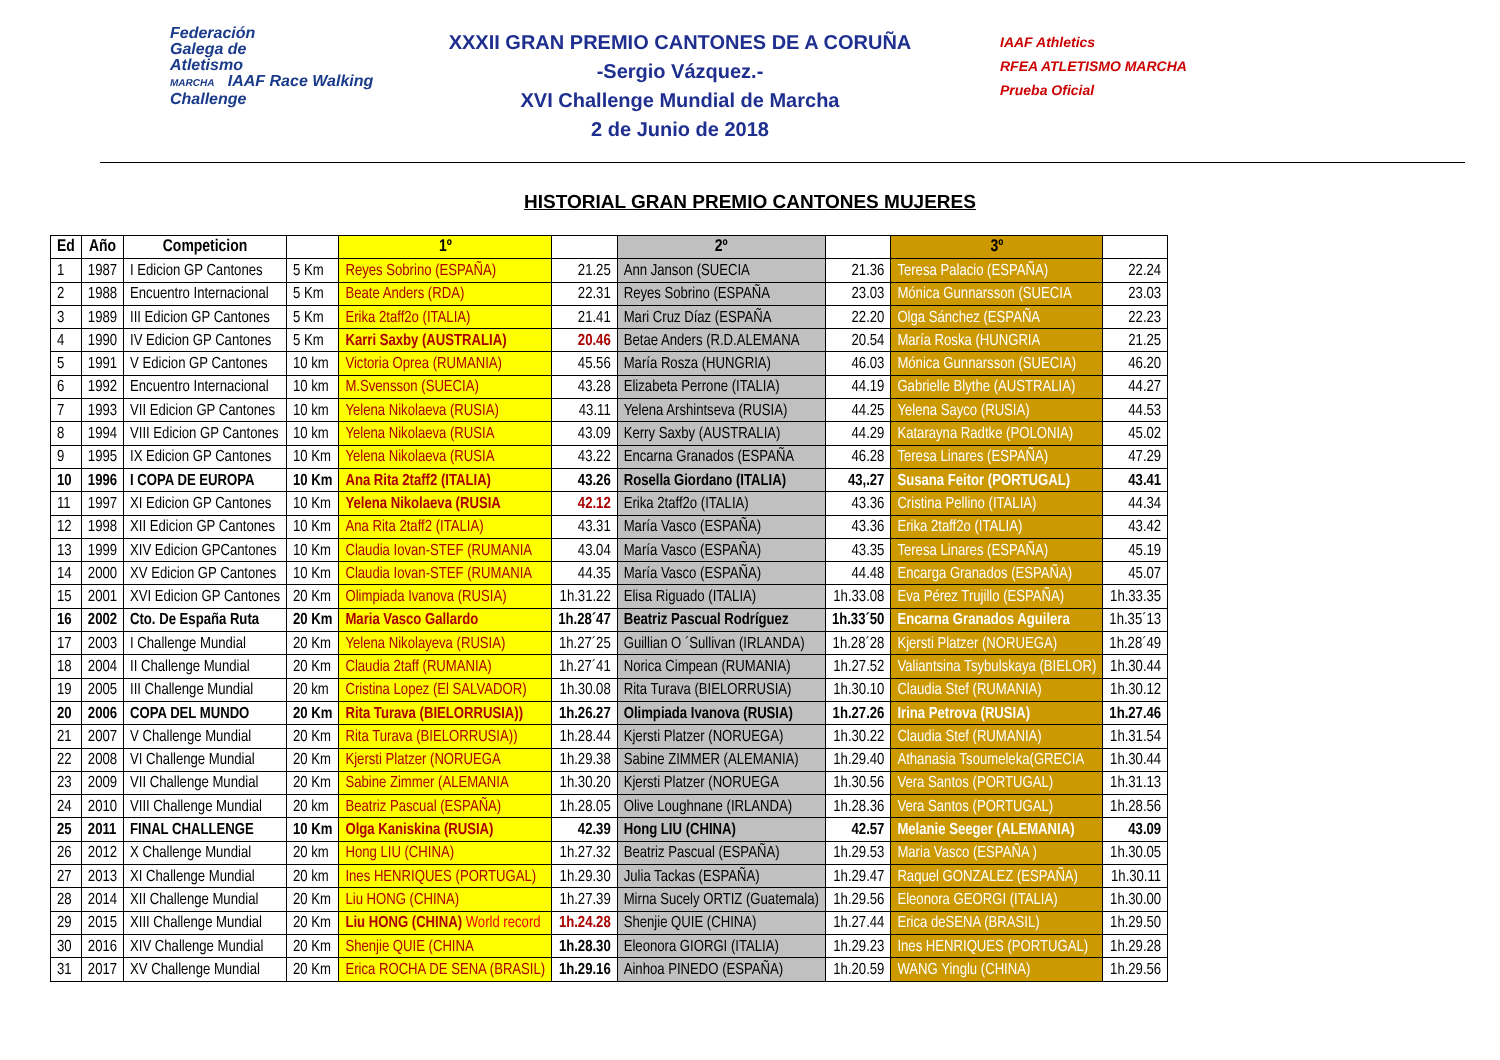Federación
Galega de
Atletismo
MARCHA IAAF Race Walking Challenge
XXXII GRAN PREMIO CANTONES DE A CORUÑA
-Sergio Vázquez.-
XVI Challenge Mundial de Marcha
2 de Junio de 2018
IAAF Athletics
RFEA ATLETISMO MARCHA
Prueba Oficial
HISTORIAL GRAN PREMIO CANTONES MUJERES
| Ed | Año | Competicion | | 1º | | 2º | | 3º | |
| --- | --- | --- | --- | --- | --- | --- | --- | --- | --- |
| 1 | 1987 | I Edicion GP Cantones | 5 Km | Reyes Sobrino (ESPAÑA) | 21.25 | Ann Janson (SUECIA | 21.36 | Teresa Palacio (ESPAÑA) | 22.24 |
| 2 | 1988 | Encuentro Internacional | 5 Km | Beate Anders (RDA) | 22.31 | Reyes Sobrino (ESPAÑA | 23.03 | Mónica Gunnarsson (SUECIA | 23.03 |
| 3 | 1989 | III Edicion GP Cantones | 5 Km | Erika 2taff2o (ITALIA) | 21.41 | Mari Cruz Díaz (ESPAÑA | 22.20 | Olga Sánchez (ESPAÑA | 22.23 |
| 4 | 1990 | IV Edicion GP Cantones | 5 Km | Karri Saxby (AUSTRALIA) | 20.46 | Betae Anders (R.D.ALEMANA | 20.54 | María Roska (HUNGRIA | 21.25 |
| 5 | 1991 | V Edicion GP Cantones | 10 km | Victoria Oprea (RUMANIA) | 45.56 | María Rosza (HUNGRIA) | 46.03 | Mónica Gunnarsson (SUECIA) | 46.20 |
| 6 | 1992 | Encuentro Internacional | 10 km | M.Svensson (SUECIA) | 43.28 | Elizabeta Perrone (ITALIA) | 44.19 | Gabrielle Blythe (AUSTRALIA) | 44.27 |
| 7 | 1993 | VII Edicion GP Cantones | 10 km | Yelena Nikolaeva (RUSIA) | 43.11 | Yelena Arshintseva (RUSIA) | 44.25 | Yelena Sayco (RUSIA) | 44.53 |
| 8 | 1994 | VIII Edicion GP Cantones | 10 km | Yelena Nikolaeva (RUSIA | 43.09 | Kerry Saxby (AUSTRALIA) | 44.29 | Katarayna Radtke (POLONIA) | 45.02 |
| 9 | 1995 | IX Edicion GP Cantones | 10 Km | Yelena Nikolaeva (RUSIA | 43.22 | Encarna Granados (ESPAÑA | 46.28 | Teresa Linares (ESPAÑA) | 47.29 |
| 10 | 1996 | I COPA DE EUROPA | 10 Km | Ana Rita 2taff2 (ITALIA) | 43.26 | Rosella Giordano (ITALIA) | 43,.27 | Susana Feitor (PORTUGAL) | 43.41 |
| 11 | 1997 | XI Edicion GP Cantones | 10 Km | Yelena Nikolaeva (RUSIA | 42.12 | Erika 2taff2o (ITALIA) | 43.36 | Cristina Pellino (ITALIA) | 44.34 |
| 12 | 1998 | XII Edicion GP Cantones | 10 Km | Ana Rita 2taff2 (ITALIA) | 43.31 | María Vasco (ESPAÑA) | 43.36 | Erika 2taff2o (ITALIA) | 43.42 |
| 13 | 1999 | XIV Edicion GPCantones | 10 Km | Claudia Iovan-STEF (RUMANIA | 43.04 | María Vasco (ESPAÑA) | 43.35 | Teresa Linares (ESPAÑA) | 45.19 |
| 14 | 2000 | XV Edicion GP Cantones | 10 Km | Claudia Iovan-STEF (RUMANIA | 44.35 | María Vasco (ESPAÑA) | 44.48 | Encarga Granados (ESPAÑA) | 45.07 |
| 15 | 2001 | XVI Edicion GP Cantones | 20 Km | Olimpiada Ivanova (RUSIA) | 1h.31.22 | Elisa Riguado (ITALIA) | 1h.33.08 | Eva Pérez Trujillo (ESPAÑA) | 1h.33.35 |
| 16 | 2002 | Cto. De España Ruta | 20 Km | Maria Vasco Gallardo | 1h.28´47 | Beatriz Pascual Rodríguez | 1h.33´50 | Encarna Granados Aguilera | 1h.35´13 |
| 17 | 2003 | I Challenge Mundial | 20 Km | Yelena Nikolayeva (RUSIA) | 1h.27´25 | Guillian O ´Sullivan (IRLANDA) | 1h.28´28 | Kjersti Platzer (NORUEGA) | 1h.28´49 |
| 18 | 2004 | II Challenge Mundial | 20 Km | Claudia 2taff (RUMANIA) | 1h.27´41 | Norica Cimpean (RUMANIA) | 1h.27.52 | Valiantsina Tsybulskaya (BIELOR) | 1h.30.44 |
| 19 | 2005 | III Challenge Mundial | 20 km | Cristina Lopez (El SALVADOR) | 1h.30.08 | Rita Turava (BIELORRUSIA) | 1h.30.10 | Claudia Stef (RUMANIA) | 1h.30.12 |
| 20 | 2006 | COPA DEL MUNDO | 20 Km | Rita Turava (BIELORRUSIA)) | 1h.26.27 | Olimpiada Ivanova (RUSIA) | 1h.27.26 | Irina Petrova (RUSIA) | 1h.27.46 |
| 21 | 2007 | V Challenge Mundial | 20 Km | Rita Turava (BIELORRUSIA)) | 1h.28.44 | Kjersti Platzer (NORUEGA) | 1h.30.22 | Claudia Stef (RUMANIA) | 1h.31.54 |
| 22 | 2008 | VI Challenge Mundial | 20 Km | Kjersti Platzer (NORUEGA | 1h.29.38 | Sabine ZIMMER (ALEMANIA) | 1h.29.40 | Athanasia Tsoumeleka(GRECIA | 1h.30.44 |
| 23 | 2009 | VII Challenge Mundial | 20 Km | Sabine Zimmer (ALEMANIA | 1h.30.20 | Kjersti Platzer (NORUEGA | 1h.30.56 | Vera Santos (PORTUGAL) | 1h.31.13 |
| 24 | 2010 | VIII Challenge Mundial | 20 km | Beatriz Pascual (ESPAÑA) | 1h.28.05 | Olive Loughnane (IRLANDA) | 1h.28.36 | Vera Santos (PORTUGAL) | 1h.28.56 |
| 25 | 2011 | FINAL CHALLENGE | 10 Km | Olga Kaniskina (RUSIA) | 42.39 | Hong LIU (CHINA) | 42.57 | Melanie Seeger (ALEMANIA) | 43.09 |
| 26 | 2012 | X Challenge Mundial | 20 km | Hong LIU (CHINA) | 1h.27.32 | Beatriz Pascual (ESPAÑA) | 1h.29.53 | Maria Vasco (ESPAÑA ) | 1h.30.05 |
| 27 | 2013 | XI Challenge Mundial | 20 km | Ines HENRIQUES (PORTUGAL) | 1h.29.30 | Julia Tackas (ESPAÑA) | 1h.29.47 | Raquel GONZALEZ (ESPAÑA) | 1h.30.11 |
| 28 | 2014 | XII Challenge Mundial | 20 Km | Liu HONG (CHINA) | 1h.27.39 | Mirna Sucely ORTIZ (Guatemala) | 1h.29.56 | Eleonora GEORGI (ITALIA) | 1h.30.00 |
| 29 | 2015 | XIII Challenge Mundial | 20 Km | Liu HONG (CHINA) World record | 1h.24.28 | Shenjie QUIE (CHINA) | 1h.27.44 | Erica deSENA (BRASIL) | 1h.29.50 |
| 30 | 2016 | XIV Challenge Mundial | 20 Km | Shenjie QUIE (CHINA | 1h.28.30 | Eleonora GIORGI (ITALIA) | 1h.29.23 | Ines HENRIQUES (PORTUGAL) | 1h.29.28 |
| 31 | 2017 | XV Challenge Mundial | 20 Km | Erica ROCHA DE SENA (BRASIL) | 1h.29.16 | Ainhoa PINEDO (ESPAÑA) | 1h.20.59 | WANG Yinglu (CHINA) | 1h.29.56 |